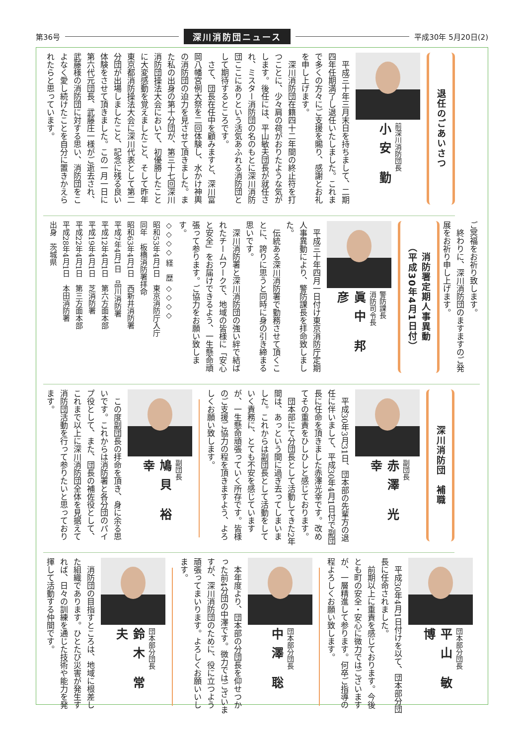第36号 深川消防団ニュース 平成30年 5月20日(2)
退任のごあいさつ
前深川消防団長
小安 勤
平成三十年三月末日を持ちまして、二期四年任期満了し退任いたしました。これまで多くの方々にご支援を賜り、感謝とお礼を申し上げます。
深川消防団在籍四十二年間の終止符を打つことに、少々肩の荷がおりたような気がします。後任には、平山敏夫団長が就任され、ミスター消防団の名のもとに深川消防団ここにありという活気あふれる消防団として期待するところです。
さて、団長在任中を顧みますと、深川富岡八幡宮例大祭を二回体験し、水かけ神輿の消防団の迫力を見させて頂きました。また私の出身の第十分団が、第三十七回深川消防団操法大会において、初優勝したことに大変感動を覚えましたこと、そして昨年東京都消防操法大会に深川代表として第二分団が出場しましたこと、記念に残る良い体験をさせて頂きました。この一月一日に第六代元団長、武藤庄一様がご逝去され、武藤様の消防団に対する思い、消防団をこよなく愛し続けたことを自分に置きかえられたらと思っています。
ご冥福をお祈り致します。
終わりに、深川消防団のますますのご発展をお祈り申し上げます。
消防署定期人事異動
（平成30年4月1日付）
警防課長
消防司令長
眞中 邦彦
平成三十年四月一日付け東京消防庁定期人事異動により、警防課長を拝命致しました。
伝統ある深川消防署で勤務させて頂くことに、誇りに思うと同時に身の引き締まる思いです。
深川消防署と深川消防団の強い絆で結ばれたチームワークで、地域の皆様に「安心と安全」をお届けできるよう、一生懸命頑張って参ります。ご協力をお願い致します。
◇◇◇◇ 経　歴 ◇◇◇◇
昭和53年4月1日　東京消防庁入庁
同年　板橋消防署拝命
昭和63年4月1日　西新井消防署
平成7年4月1日　品川消防署
平成12年4月1日　第六方面本部
平成19年4月1日　芝消防署
平成22年4月1日　第三方面本部
平成28年4月1日　本田消防署
出身　茨城県
深川消防団　補職
副団長
赤澤 光幸
平成30年3月31日、団本部の先輩方の退任に伴いまして、平成30年4月1日付で副団長に任命を頂きました赤澤光幸です。改めてその重責をひしひしと感じております。
団本部にて分団長として活動してきた2年間は、あっという間に過ぎ去ってしまいました。これからは副団長として活動をしていく責務に、とても不安を感じていますが、一生懸命頑張っていく所存です。皆様のご支援ご協力の程を頂きますよう、よろしくお願い致します。
副団長
鳩貝 裕幸
この度副団長の拝命を頂き、身に余る思いです。これからは消防署と各分団のパイプ役として、また、団長の補佐役として、これまで以上に深川消防団全体を見据えて消防団活動を行って参りたいと思っております。
団本部分団長
平山 敏博
平成30年4月1日付けを以て、団本部分団長に任命されました。
前期以上に重責を感じております。今後とも町の安全・安心に微力ではございますが、一層精進して参ります。何卒ご指導の程よろしくお願い致します。
団本部分団長
中澤 聡
本年度より、団本部の分団長を仰せつかった前4分団の中澤です。微力ではございますが、深川消防団のために、役に立つよう頑張ってまいります。よろしくお願いいします。
団本部分団長
鈴木 常夫
消防団の目指すところは、地域に根差した組織であります。ひとたび災害が発生すれば、日々の訓練を通じた技術や能力を発揮して活動する仲間です。